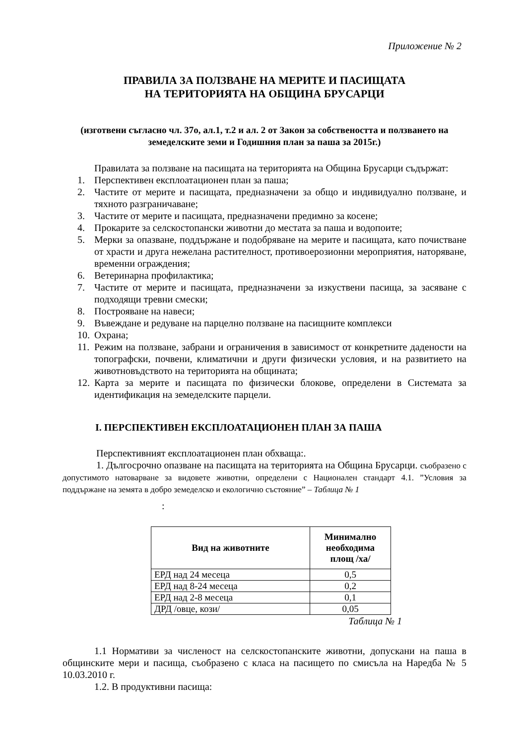Приложение № 2
ПРАВИЛА ЗА ПОЛЗВАНЕ НА МЕРИТЕ И ПАСИЩАТА
НА ТЕРИТОРИЯТА НА ОБЩИНА БРУСАРЦИ
(изготвени съгласно чл. 37о, ал.1, т.2 и ал. 2 от Закон за собствеността и ползването на земеделските земи и Годишния план за паша за 2015г.)
Правилата за ползване на пасищата на територията на Община Брусарци съдържат:
1. Перспективен експлоатационен план за паша;
2. Частите от мерите и пасищата, предназначени за общо и индивидуално ползване, и тяхното разграничаване;
3. Частите от мерите и пасищата, предназначени предимно за косене;
4. Прокарите за селскостопански животни до местата за паша и водопоите;
5. Мерки за опазване, поддържане и подобряване на мерите и пасищата, като почистване от храсти и друга нежелана растителност, противоерозионни мероприятия, наторяване, временни ограждения;
6. Ветеринарна профилактика;
7. Частите от мерите и пасищата, предназначени за изкуствени пасища, за засяване с подходящи тревни смески;
8. Построяване на навеси;
9. Въвеждане и редуване на парцелно ползване на пасищните комплекси
10.
Охрана;
11.
Режим на ползване, забрани и ограничения в зависимост от конкретните дадености на топографски, почвени, климатични и други физически условия, и на развитието на животновъдството на територията на общината;
12.
Карта за мерите и пасищата по физически блокове, определени в Системата за идентификация на земеделските парцели.
I. ПЕРСПЕКТИВЕН ЕКСПЛОАТАЦИОНЕН ПЛАН ЗА ПАША
Перспективният експлоатационен план обхваща:.
1. Дългосрочно опазване на пасищата на територията на Община Брусарци. съобразено с допустимото натоварване за видовете животни, определени с Национален стандарт 4.1. ”Условия за поддържане на земята в добро земеделско и екологично състояние” – Таблица № 1
:
| Вид на животните | Минимално необходима площ /ха/ |
| --- | --- |
| ЕРД над 24 месеца | 0,5 |
| ЕРД над 8-24 месеца | 0,2 |
| ЕРД над 2-8 месеца | 0,1 |
| ДРД /овце, кози/ | 0,05 |
Таблица № 1
1.1 Нормативи за численост на селскостопанските животни, допускани на паша в общинските мери и пасища, съобразено с класа на пасището по смисъла на Наредба № 5 10.03.2010 г.
1.2. В продуктивни пасища: